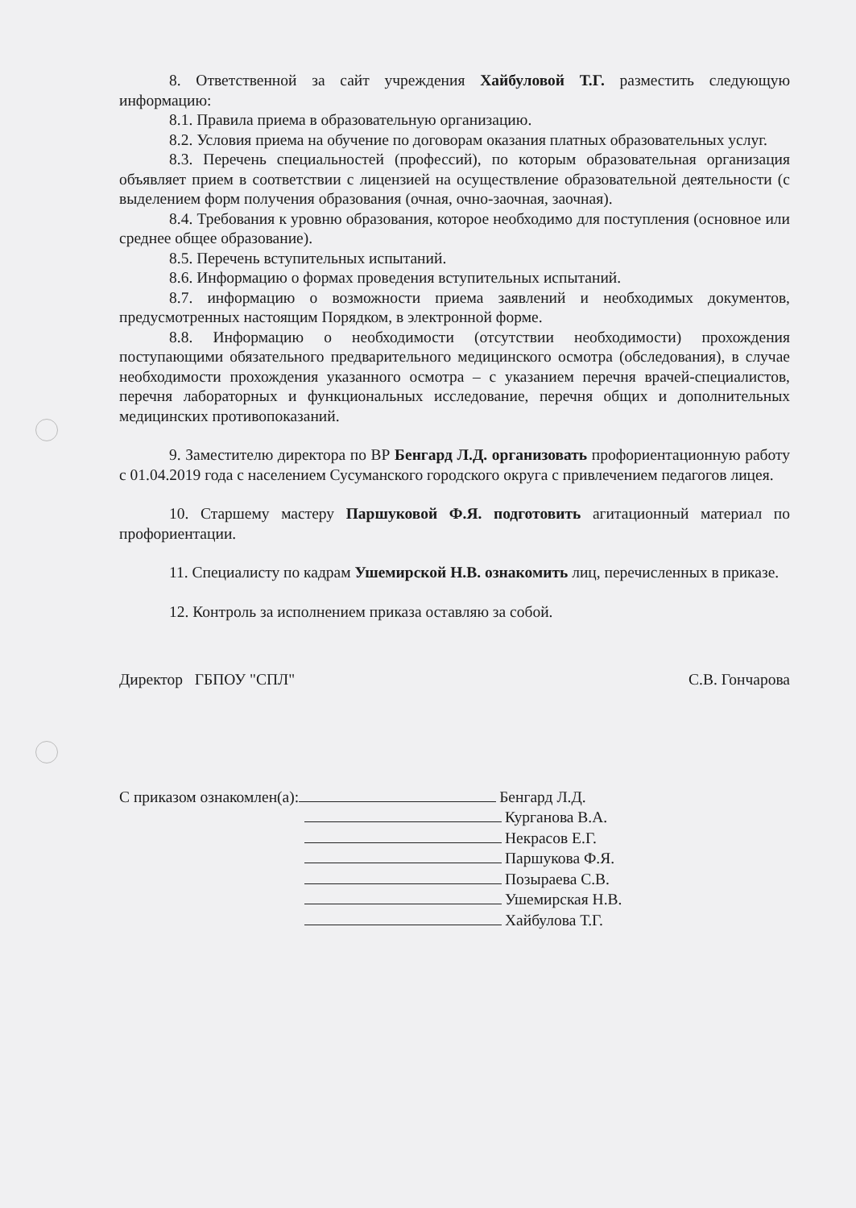8. Ответственной за сайт учреждения Хайбуловой Т.Г. разместить следующую информацию:
8.1. Правила приема в образовательную организацию.
8.2. Условия приема на обучение по договорам оказания платных образовательных услуг.
8.3. Перечень специальностей (профессий), по которым образовательная организация объявляет прием в соответствии с лицензией на осуществление образовательной деятельности (с выделением форм получения образования (очная, очно-заочная, заочная).
8.4. Требования к уровню образования, которое необходимо для поступления (основное или среднее общее образование).
8.5. Перечень вступительных испытаний.
8.6. Информацию о формах проведения вступительных испытаний.
8.7. информацию о возможности приема заявлений и необходимых документов, предусмотренных настоящим Порядком, в электронной форме.
8.8. Информацию о необходимости (отсутствии необходимости) прохождения поступающими обязательного предварительного медицинского осмотра (обследования), в случае необходимости прохождения указанного осмотра – с указанием перечня врачей-специалистов, перечня лабораторных и функциональных исследование, перечня общих и дополнительных медицинских противопоказаний.
9. Заместителю директора по ВР Бенгард Л.Д. организовать профориентационную работу с 01.04.2019 года с населением Сусуманского городского округа с привлечением педагогов лицея.
10. Старшему мастеру Паршуковой Ф.Я. подготовить агитационный материал по профориентации.
11. Специалисту по кадрам Ушемирской Н.В. ознакомить лиц, перечисленных в приказе.
12. Контроль за исполнением приказа оставляю за собой.
Директор ГБПОУ "СПЛ" С.В. Гончарова
С приказом ознакомлен(а): Бенгард Л.Д.
Курганова В.А.
Некрасов Е.Г.
Паршукова Ф.Я.
Позыраева С.В.
Ушемирская Н.В.
Хайбулова Т.Г.